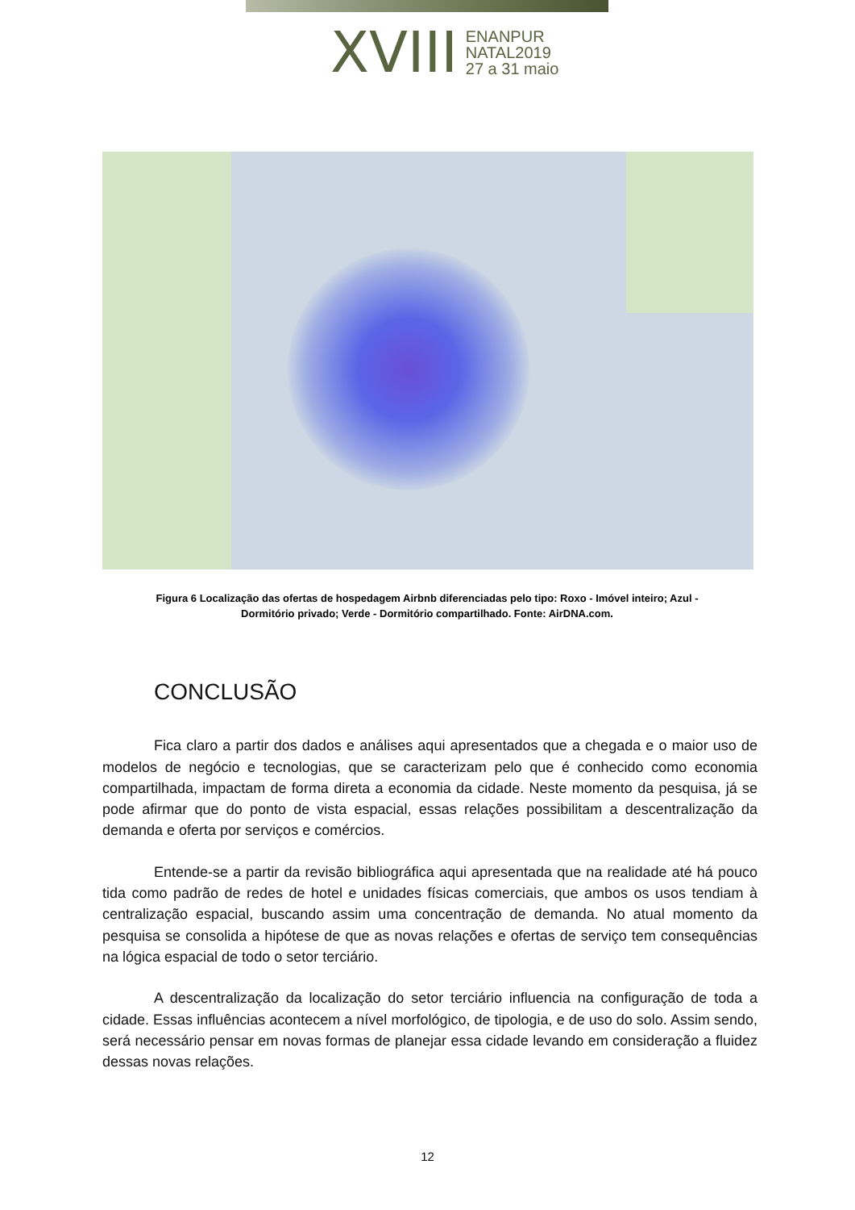XVIII
ENANPUR
NATAL2019
27 a 31 maio
Figura 6 Localização das ofertas de hospedagem Airbnb diferenciadas pelo tipo: Roxo - Imóvel inteiro; Azul - Dormitório privado; Verde - Dormitório compartilhado. Fonte: AirDNA.com.
CONCLUSÃO
Fica claro a partir dos dados e análises aqui apresentados que a chegada e o maior uso de modelos de negócio e tecnologias, que se caracterizam pelo que é conhecido como economia compartilhada, impactam de forma direta a economia da cidade. Neste momento da pesquisa, já se pode afirmar que do ponto de vista espacial, essas relações possibilitam a descentralização da demanda e oferta por serviços e comércios.
Entende-se a partir da revisão bibliográfica aqui apresentada que na realidade até há pouco tida como padrão de redes de hotel e unidades físicas comerciais, que ambos os usos tendiam à centralização espacial, buscando assim uma concentração de demanda. No atual momento da pesquisa se consolida a hipótese de que as novas relações e ofertas de serviço tem consequências na lógica espacial de todo o setor terciário.
A descentralização da localização do setor terciário influencia na configuração de toda a cidade. Essas influências acontecem a nível morfológico, de tipologia, e de uso do solo. Assim sendo, será necessário pensar em novas formas de planejar essa cidade levando em consideração a fluidez dessas novas relações.
12